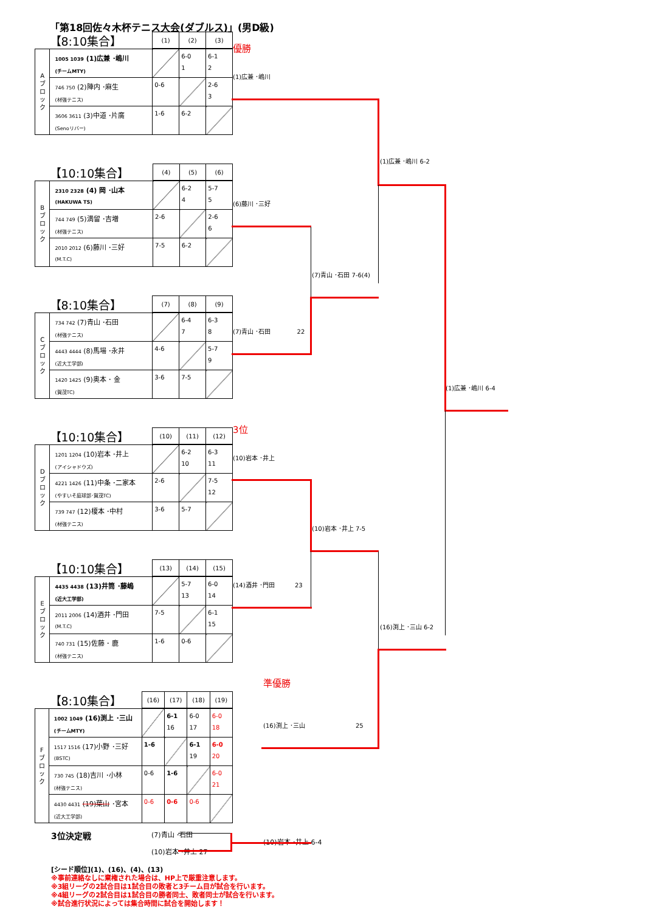「第18回佐々木杯テニス大会(ダブルス)」(男D級)
| 【8:10集合】 | | (1) | (2) | (3) |
| --- | --- | --- | --- | --- |
| A ブ ロ ッ ク | 1005 1039 (1)広兼 ･嶋川 (チームMTY) | | 6-0 1 | 6-1 2 |
| | 746 750 (2)陣内 ･麻生 (材強テニス) | 0-6 | | 2-6 3 |
| | 3606 3611 (3)中道 ･片廣 (Senoリバー) | 1-6 | 6-2 | |
| 【10:10集合】 | | (4) | (5) | (6) |
| --- | --- | --- | --- | --- |
| B ブ ロ ッ ク | 2310 2328 (4) 岡 ･山本 (HAKUWA TS) | | 6-2 4 | 5-7 5 |
| | 744 749 (5)満留 ･吉増 (材強テニス) | 2-6 | | 2-6 6 |
| | 2010 2012 (6)藤川 ･三好 (M.T.C) | 7-5 | 6-2 | |
| 【8:10集合】 | | (7) | (8) | (9) |
| --- | --- | --- | --- | --- |
| C ブ ロ ッ ク | 734 742 (7)青山 ･石田 (材強テニス) | | 6-4 7 | 6-3 8 |
| | 4443 4444 (8)馬場 ･永井 (近大工学部) | 4-6 | | 5-7 9 |
| | 1420 1425 (9)奥本 ･ 金 (賀茂TC) | 3-6 | 7-5 | |
| 【10:10集合】 | | (10) | (11) | (12) |
| --- | --- | --- | --- | --- |
| D ブ ロ ッ ク | 1201 1204 (10)岩本 ･井上 (アイシャドウズ) | | 6-2 10 | 6-3 11 |
| | 4221 1426 (11)中条 ･二家本 (やすいそ庭球部･賀茂TC) | 2-6 | | 7-5 12 |
| | 739 747 (12)榎本 ･中村 (材強テニス) | 3-6 | 5-7 | |
| 【10:10集合】 | | (13) | (14) | (15) |
| --- | --- | --- | --- | --- |
| E ブ ロ ッ ク | 4435 4438 (13)井筒 ･藤嶋 (近大工学部) | | 5-7 13 | 6-0 14 |
| | 2011 2006 (14)酒井 ･門田 (M.T.C) | 7-5 | | 6-1 15 |
| | 740 731 (15)佐藤 ･ 鹿 (材強テニス) | 1-6 | 0-6 | |
| 【8:10集合】 | | (16) | (17) | (18) | (19) |
| --- | --- | --- | --- | --- | --- |
| F ブ ロ ッ ク | 1002 1049 (16)渕上 ･三山 (チームMTY) | | 6-1 16 | 6-0 17 | 6-0 18 |
| | 1517 1516 (17)小野 ･三好 (BSTC) | 1-6 | | 6-1 19 | 6-0 20 |
| | 730 745 (18)吉川 ･小林 (材強テニス) | 0-6 | 1-6 | | 6-0 21 |
| | 4430 4431 (19)葉山 ･宮本 (近大工学部) | 0-6 | 0-6 | 0-6 | |
優勝
(1)広兼 ･嶋川
(1)広兼 ･嶋川 6-2
(6)藤川 ･三好
(7)青山 ･石田 7-6(4)
(7)青山 ･石田 22
(1)広兼 ･嶋川 6-4
3位
(10)岩本 ･井上
(10)岩本 ･井上 7-5
(14)酒井 ･門田 23
(16)渕上 ･三山 6-2
準優勝
(16)渕上 ･三山 25
3位決定戦
(7)青山 ･石田
(10)岩本 ･井上 27
(10)岩本 ･井上 6-4
[シード順位](1)、(16)、(4)、(13)
※事前連絡なしに棄権された場合は、HP上で厳重注意します。
※3組リーグの2試合目は1試合目の敗者と3チーム目が試合を行います。
※4組リーグの2試合目は1試合目の勝者同士、敗者同士が試合を行います。
※試合進行状況によっては集合時間に試合を開始します！